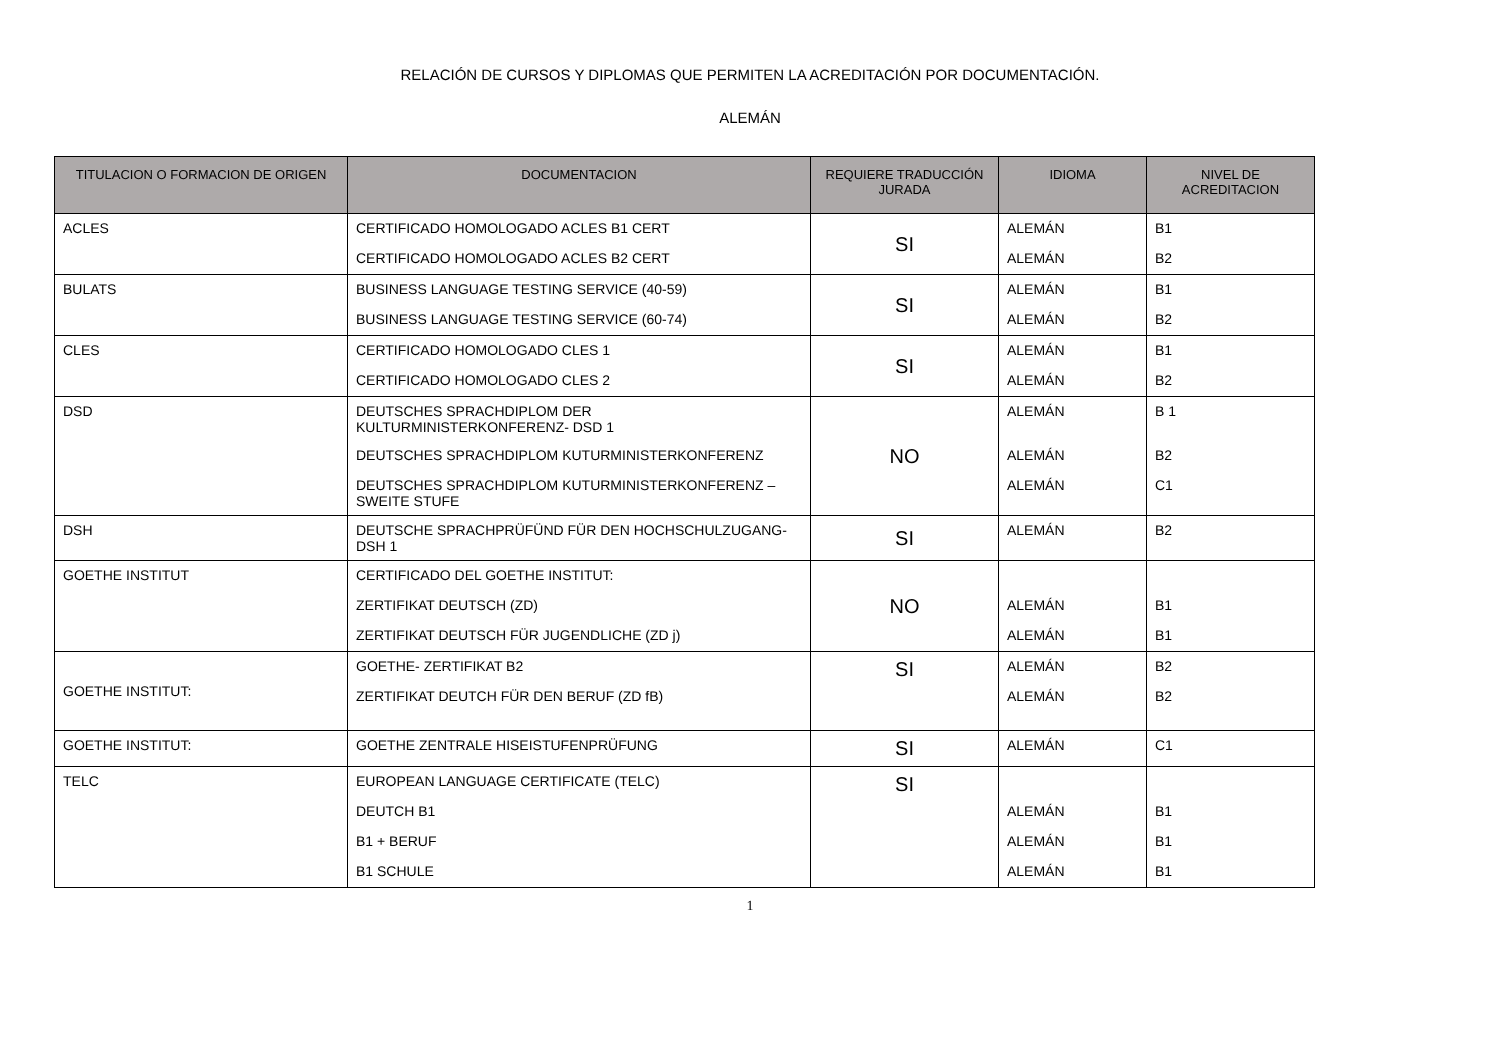RELACIÓN DE CURSOS Y DIPLOMAS QUE PERMITEN LA ACREDITACIÓN POR DOCUMENTACIÓN.
ALEMÁN
| TITULACION O FORMACION DE ORIGEN | DOCUMENTACION | REQUIERE TRADUCCIÓN JURADA | IDIOMA | NIVEL DE ACREDITACION |
| --- | --- | --- | --- | --- |
| ACLES | CERTIFICADO HOMOLOGADO ACLES B1 CERT | SI | ALEMÁN | B1 |
| | CERTIFICADO HOMOLOGADO ACLES B2 CERT | | ALEMÁN | B2 |
| BULATS | BUSINESS LANGUAGE TESTING SERVICE (40-59) | SI | ALEMÁN | B1 |
| | BUSINESS LANGUAGE TESTING SERVICE (60-74) | | ALEMÁN | B2 |
| CLES | CERTIFICADO HOMOLOGADO CLES 1 | SI | ALEMÁN | B1 |
| | CERTIFICADO HOMOLOGADO CLES 2 | | ALEMÁN | B2 |
| DSD | DEUTSCHES SPRACHDIPLOM DER KULTURMINISTERKONFERENZ- DSD 1 | NO | ALEMÁN | B 1 |
| | DEUTSCHES SPRACHDIPLOM KUTURMINISTERKONFERENZ | | ALEMÁN | B2 |
| | DEUTSCHES SPRACHDIPLOM KUTURMINISTERKONFERENZ – SWEITE STUFE | | ALEMÁN | C1 |
| DSH | DEUTSCHE SPRACHPRÜFÜND FÜR DEN HOCHSCHULZUGANG- DSH 1 | SI | ALEMÁN | B2 |
| GOETHE INSTITUT | CERTIFICADO DEL GOETHE INSTITUT: | NO | | |
| | ZERTIFIKAT DEUTSCH (ZD) | | ALEMÁN | B1 |
| | ZERTIFIKAT DEUTSCH FÜR JUGENDLICHE (ZD j) | | ALEMÁN | B1 |
| GOETHE INSTITUT: | GOETHE- ZERTIFIKAT B2 | SI | ALEMÁN | B2 |
| | ZERTIFIKAT DEUTCH FÜR DEN BERUF (ZD fB) | | ALEMÁN | B2 |
| GOETHE INSTITUT: | GOETHE ZENTRALE HISEISTUFENPRÜFUNG | SI | ALEMÁN | C1 |
| TELC | EUROPEAN LANGUAGE CERTIFICATE (TELC) | SI | | |
| | DEUTCH B1 | | ALEMÁN | B1 |
| | B1 + BERUF | | ALEMÁN | B1 |
| | B1 SCHULE | | ALEMÁN | B1 |
1